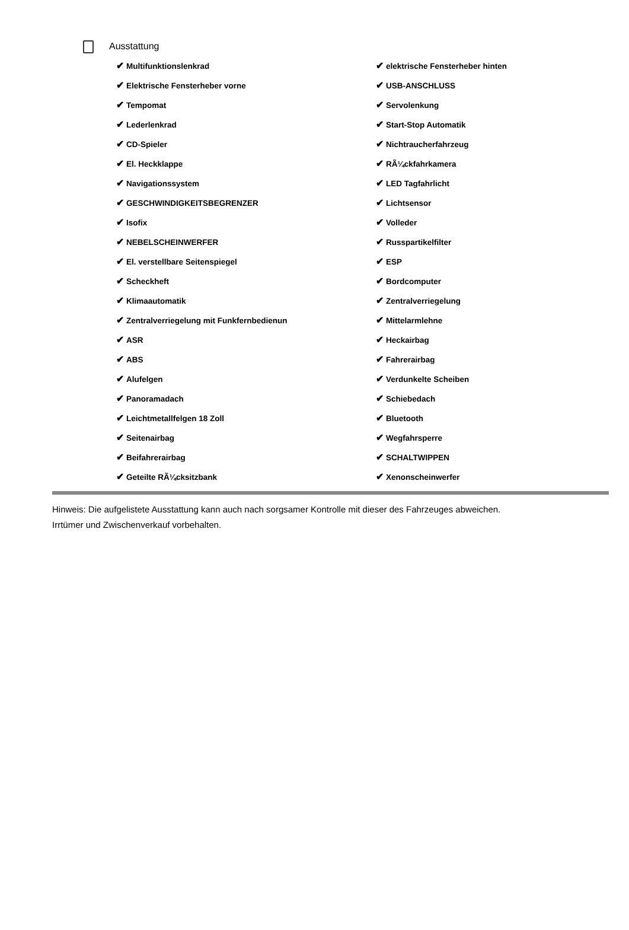Ausstattung
| ✔ Multifunktionslenkrad | ✔ elektrische Fensterheber hinten |
| ✔ Elektrische Fensterheber vorne | ✔ USB-ANSCHLUSS |
| ✔ Tempomat | ✔ Servolenkung |
| ✔ Lederlenkrad | ✔ Start-Stop Automatik |
| ✔ CD-Spieler | ✔ Nichtraucherfahrzeug |
| ✔ El. Heckklappe | ✔ RÃ¼ckfahrkamera |
| ✔ Navigationssystem | ✔ LED Tagfahrlicht |
| ✔ GESCHWINDIGKEITSBEGRENZER | ✔ Lichtsensor |
| ✔ Isofix | ✔ Volleder |
| ✔ NEBELSCHEINWERFER | ✔ Russpartikelfilter |
| ✔ El. verstellbare Seitenspiegel | ✔ ESP |
| ✔ Scheckheft | ✔ Bordcomputer |
| ✔ Klimaautomatik | ✔ Zentralverriegelung |
| ✔ Zentralverriegelung mit Funkfernbedienun | ✔ Mittelarmlehne |
| ✔ ASR | ✔ Heckairbag |
| ✔ ABS | ✔ Fahrerairbag |
| ✔ Alufelgen | ✔ Verdunkelte Scheiben |
| ✔ Panoramadach | ✔ Schiebedach |
| ✔ Leichtmetallfelgen 18 Zoll | ✔ Bluetooth |
| ✔ Seitenairbag | ✔ Wegfahrsperre |
| ✔ Beifahrerairbag | ✔ SCHALTWIPPEN |
| ✔ Geteilte RÃ¼cksitzbank | ✔ Xenonscheinwerfer |
Hinweis: Die aufgelistete Ausstattung kann auch nach sorgsamer Kontrolle mit dieser des Fahrzeuges abweichen. Irrtümer und Zwischenverkauf vorbehalten.